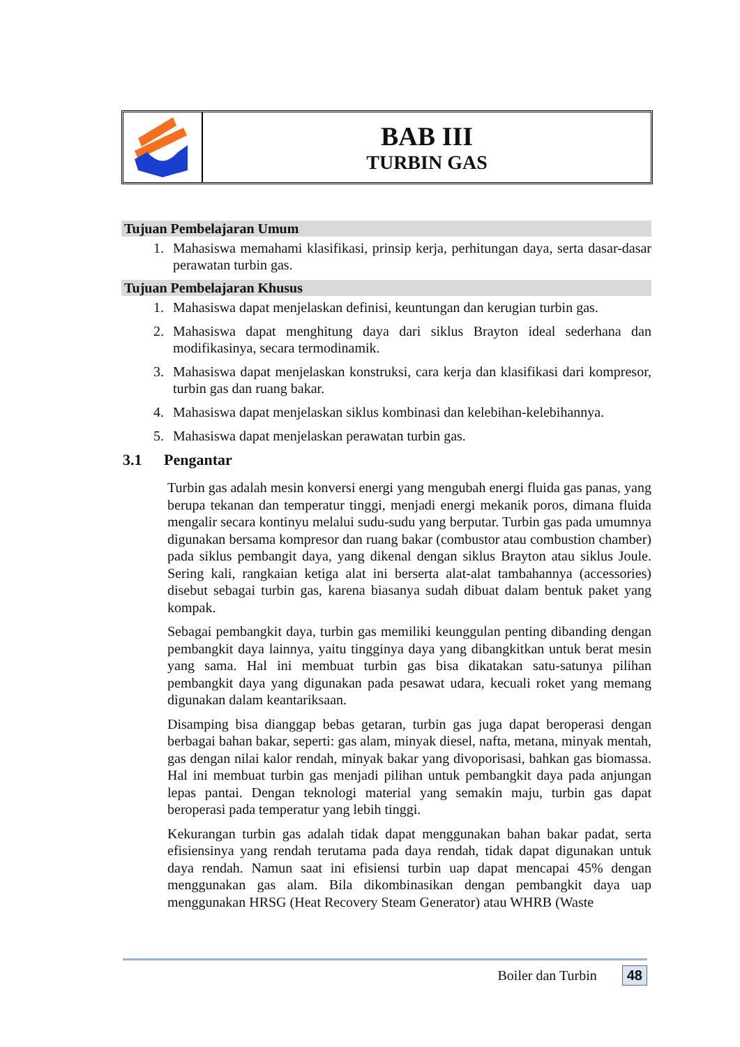BAB III
TURBIN GAS
Tujuan Pembelajaran Umum
1. Mahasiswa memahami klasifikasi, prinsip kerja, perhitungan daya, serta dasar-dasar perawatan turbin gas.
Tujuan Pembelajaran Khusus
1. Mahasiswa dapat menjelaskan definisi, keuntungan dan kerugian turbin gas.
2. Mahasiswa dapat menghitung daya dari siklus Brayton ideal sederhana dan modifikasinya, secara termodinamik.
3. Mahasiswa dapat menjelaskan konstruksi, cara kerja dan klasifikasi dari kompresor, turbin gas dan ruang bakar.
4. Mahasiswa dapat menjelaskan siklus kombinasi dan kelebihan-kelebihannya.
5. Mahasiswa dapat menjelaskan perawatan turbin gas.
3.1 Pengantar
Turbin gas adalah mesin konversi energi yang mengubah energi fluida gas panas, yang berupa tekanan dan temperatur tinggi, menjadi energi mekanik poros, dimana fluida mengalir secara kontinyu melalui sudu-sudu yang berputar. Turbin gas pada umumnya digunakan bersama kompresor dan ruang bakar (combustor atau combustion chamber) pada siklus pembangit daya, yang dikenal dengan siklus Brayton atau siklus Joule. Sering kali, rangkaian ketiga alat ini berserta alat-alat tambahannya (accessories) disebut sebagai turbin gas, karena biasanya sudah dibuat dalam bentuk paket yang kompak.
Sebagai pembangkit daya, turbin gas memiliki keunggulan penting dibanding dengan pembangkit daya lainnya, yaitu tingginya daya yang dibangkitkan untuk berat mesin yang sama. Hal ini membuat turbin gas bisa dikatakan satu-satunya pilihan pembangkit daya yang digunakan pada pesawat udara, kecuali roket yang memang digunakan dalam keantariksaan.
Disamping bisa dianggap bebas getaran, turbin gas juga dapat beroperasi dengan berbagai bahan bakar, seperti: gas alam, minyak diesel, nafta, metana, minyak mentah, gas dengan nilai kalor rendah, minyak bakar yang divoporisasi, bahkan gas biomassa. Hal ini membuat turbin gas menjadi pilihan untuk pembangkit daya pada anjungan lepas pantai. Dengan teknologi material yang semakin maju, turbin gas dapat beroperasi pada temperatur yang lebih tinggi.
Kekurangan turbin gas adalah tidak dapat menggunakan bahan bakar padat, serta efisiensinya yang rendah terutama pada daya rendah, tidak dapat digunakan untuk daya rendah. Namun saat ini efisiensi turbin uap dapat mencapai 45% dengan menggunakan gas alam. Bila dikombinasikan dengan pembangkit daya uap menggunakan HRSG (Heat Recovery Steam Generator) atau WHRB (Waste
Boiler dan Turbin 48